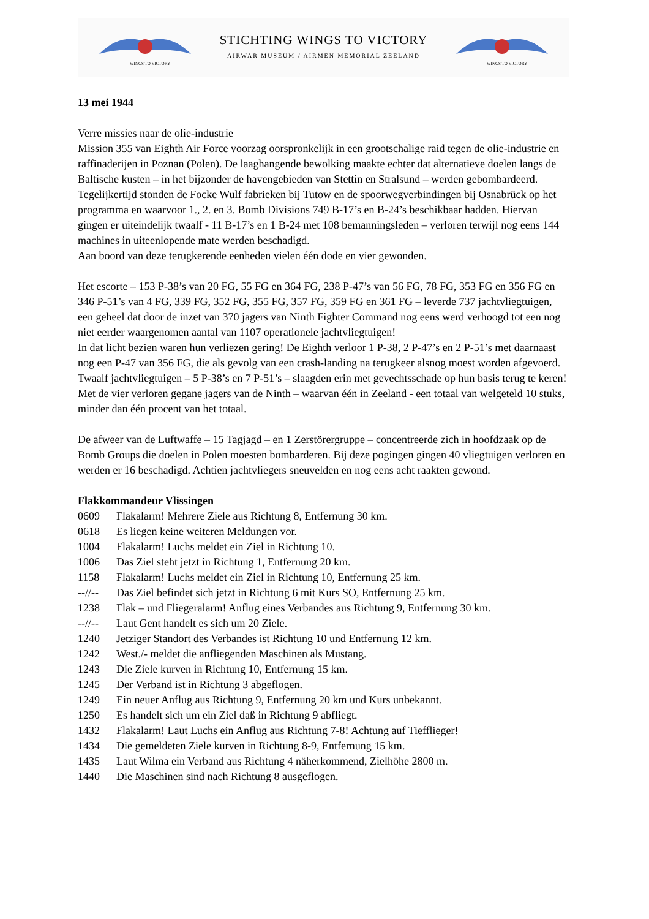WINGS TO VICTORY
STICHTING WINGS TO VICTORY
AIRWAR MUSEUM / AIRMEN MEMORIAL ZEELAND
WINGS TO VICTORY
13 mei 1944
Verre missies naar de olie-industrie
Mission 355 van Eighth Air Force voorzag oorspronkelijk in een grootschalige raid tegen de olie-industrie en raffinaderijen in Poznan (Polen). De laaghangende bewolking maakte echter dat alternatieve doelen langs de Baltische kusten – in het bijzonder de havengebieden van Stettin en Stralsund – werden gebombardeerd. Tegelijkertijd stonden de Focke Wulf fabrieken bij Tutow en de spoorwegverbindingen bij Osnabrück op het programma en waarvoor 1., 2. en 3. Bomb Divisions 749 B-17’s en B-24’s beschikbaar hadden. Hiervan gingen er uiteindelijk twaalf - 11 B-17’s en 1 B-24 met 108 bemanningsleden – verloren terwijl nog eens 144 machines in uiteenlopende mate werden beschadigd.
Aan boord van deze terugkerende eenheden vielen één dode en vier gewonden.
Het escorte – 153 P-38’s van 20 FG, 55 FG en 364 FG, 238 P-47’s van 56 FG, 78 FG, 353 FG en 356 FG en 346 P-51’s van 4 FG, 339 FG, 352 FG, 355 FG, 357 FG, 359 FG en 361 FG – leverde 737 jachtvliegtuigen, een geheel dat door de inzet van 370 jagers van Ninth Fighter Command nog eens werd verhoogd tot een nog niet eerder waargenomen aantal van 1107 operationele jachtvliegtuigen!
In dat licht bezien waren hun verliezen gering! De Eighth verloor 1 P-38, 2 P-47’s en 2 P-51’s met daarnaast nog een P-47 van 356 FG, die als gevolg van een crash-landing na terugkeer alsnog moest worden afgevoerd. Twaalf jachtvliegtuigen – 5 P-38’s en 7 P-51’s – slaagden erin met gevechtsschade op hun basis terug te keren! Met de vier verloren gegane jagers van de Ninth – waarvan één in Zeeland - een totaal van welgeteld 10 stuks, minder dan één procent van het totaal.
De afweer van de Luftwaffe – 15 Tagjagd – en 1 Zerstörergruppe – concentreerde zich in hoofdzaak op de Bomb Groups die doelen in Polen moesten bombarderen. Bij deze pogingen gingen 40 vliegtuigen verloren en werden er 16 beschadigd. Achtien jachtvliegers sneuvelden en nog eens acht raakten gewond.
Flakkommandeur Vlissingen
| 0609 | Flakalarm! Mehrere Ziele aus Richtung 8, Entfernung 30 km. |
| 0618 | Es liegen keine weiteren Meldungen vor. |
| 1004 | Flakalarm! Luchs meldet ein Ziel in Richtung 10. |
| 1006 | Das Ziel steht jetzt in Richtung 1, Entfernung 20 km. |
| 1158 | Flakalarm! Luchs meldet ein Ziel in Richtung 10, Entfernung 25 km. |
| --//-- | Das Ziel befindet sich jetzt in Richtung 6 mit Kurs SO, Entfernung 25 km. |
| 1238 | Flak – und Fliegeralarm! Anflug eines Verbandes aus Richtung 9, Entfernung 30 km. |
| --//-- | Laut Gent handelt es sich um 20 Ziele. |
| 1240 | Jetziger Standort des Verbandes ist Richtung 10 und Entfernung 12 km. |
| 1242 | West./- meldet die anfliegenden Maschinen als Mustang. |
| 1243 | Die Ziele kurven in Richtung 10, Entfernung 15 km. |
| 1245 | Der Verband ist in Richtung 3 abgeflogen. |
| 1249 | Ein neuer Anflug aus Richtung 9, Entfernung 20 km und Kurs unbekannt. |
| 1250 | Es handelt sich um ein Ziel daß in Richtung 9 abfliegt. |
| 1432 | Flakalarm! Laut Luchs ein Anflug aus Richtung 7-8! Achtung auf Tiefflieger! |
| 1434 | Die gemeldeten Ziele kurven in Richtung 8-9, Entfernung 15 km. |
| 1435 | Laut Wilma ein Verband aus Richtung 4 näherkommend, Zielhöhe 2800 m. |
| 1440 | Die Maschinen sind nach Richtung 8 ausgeflogen. |